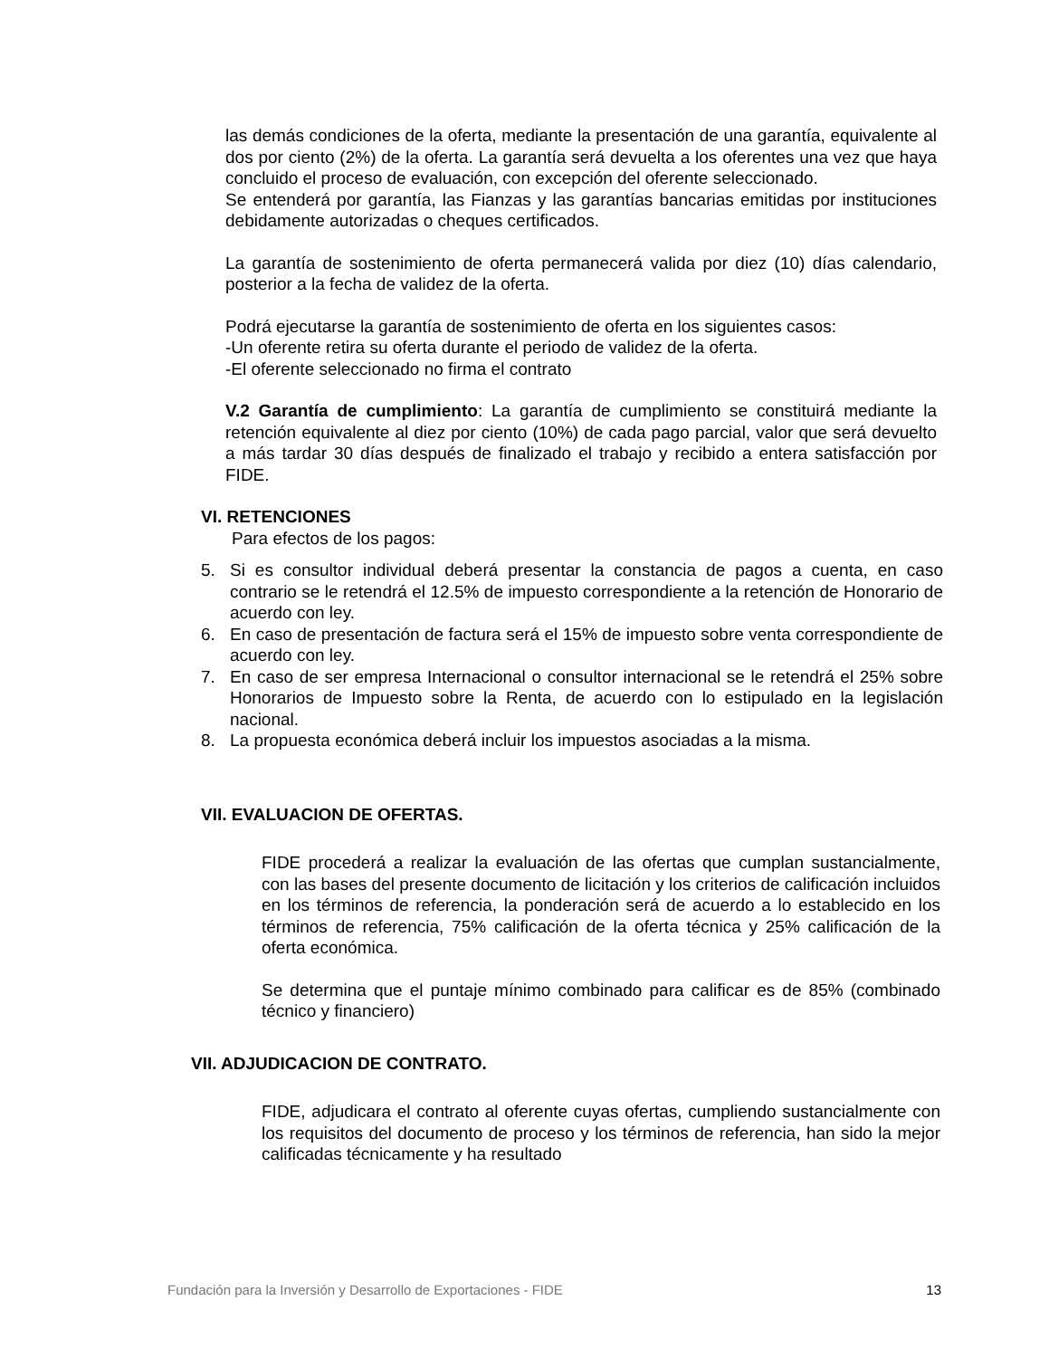las demás condiciones de la oferta, mediante la presentación de una garantía, equivalente al dos por ciento (2%) de la oferta. La garantía será devuelta a los oferentes una vez que haya concluido el proceso de evaluación, con excepción del oferente seleccionado.
Se entenderá por garantía, las Fianzas y las garantías bancarias emitidas por instituciones debidamente autorizadas o cheques certificados.
La garantía de sostenimiento de oferta permanecerá valida por diez (10) días calendario, posterior a la fecha de validez de la oferta.
Podrá ejecutarse la garantía de sostenimiento de oferta en los siguientes casos:
-Un oferente retira su oferta durante el periodo de validez de la oferta.
-El oferente seleccionado no firma el contrato
V.2 Garantía de cumplimiento: La garantía de cumplimiento se constituirá mediante la retención equivalente al diez por ciento (10%) de cada pago parcial, valor que será devuelto a más tardar 30 días después de finalizado el trabajo y recibido a entera satisfacción por FIDE.
VI. RETENCIONES
Para efectos de los pagos:
5. Si es consultor individual deberá presentar la constancia de pagos a cuenta, en caso contrario se le retendrá el 12.5% de impuesto correspondiente a la retención de Honorario de acuerdo con ley.
6. En caso de presentación de factura será el 15% de impuesto sobre venta correspondiente de acuerdo con ley.
7. En caso de ser empresa Internacional o consultor internacional se le retendrá el 25% sobre Honorarios de Impuesto sobre la Renta, de acuerdo con lo estipulado en la legislación nacional.
8. La propuesta económica deberá incluir los impuestos asociadas a la misma.
VII. EVALUACION DE OFERTAS.
FIDE procederá a realizar la evaluación de las ofertas que cumplan sustancialmente, con las bases del presente documento de licitación y los criterios de calificación incluidos en los términos de referencia, la ponderación será de acuerdo a lo establecido en los términos de referencia, 75% calificación de la oferta técnica y 25% calificación de la oferta económica.
Se determina que el puntaje mínimo combinado para calificar es de 85% (combinado técnico y financiero)
VII. ADJUDICACION DE CONTRATO.
FIDE, adjudicara el contrato al oferente cuyas ofertas, cumpliendo sustancialmente con los requisitos del documento de proceso y los términos de referencia, han sido la mejor calificadas técnicamente y ha resultado
Fundación para la Inversión y Desarrollo de Exportaciones - FIDE 13